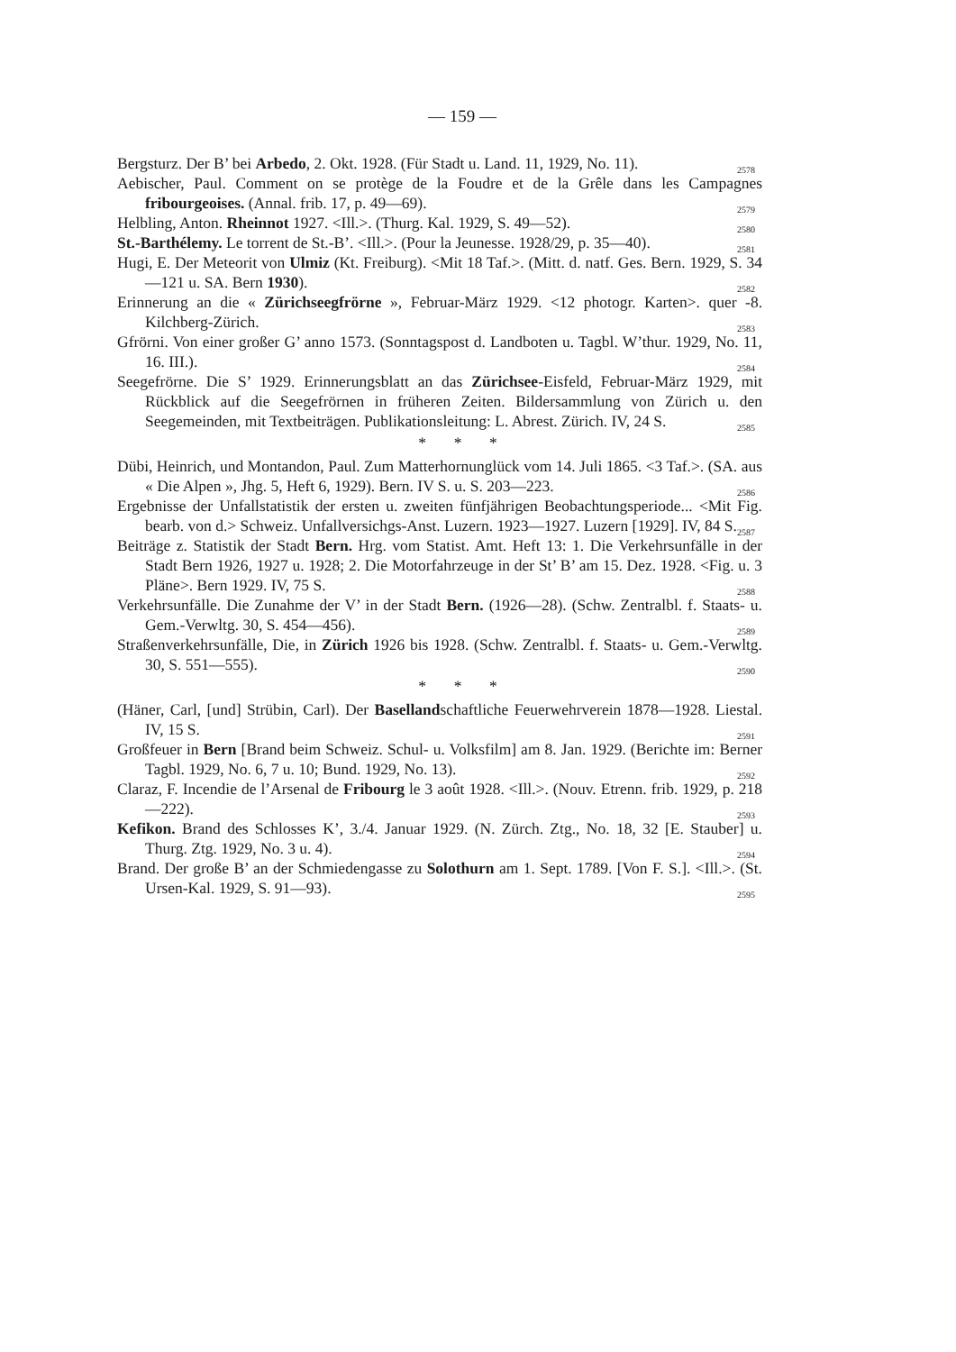— 159 —
Bergsturz. Der B’ bei Arbedo, 2. Okt. 1928. (Für Stadt u. Land. 11, 1929, No. 11). 2578
Aebischer, Paul. Comment on se protège de la Foudre et de la Grêle dans les Campagnes fribourgeoises. (Annal. frib. 17, p. 49—69). 2579
Helbling, Anton. Rheinnot 1927. <Ill.>. (Thurg. Kal. 1929, S. 49—52). 2580
St.-Barthélemy. Le torrent de St.-B’. <Ill.>. (Pour la Jeunesse. 1928/29, p. 35—40). 2581
Hugi, E. Der Meteorit von Ulmiz (Kt. Freiburg). <Mit 18 Taf.>. (Mitt. d. natf. Ges. Bern. 1929, S. 34—121 u. SA. Bern 1930). 2582
Erinnerung an die « Zürichseegfrörne », Februar-März 1929. <12 photogr. Karten>. quer -8. Kilchberg-Zürich. 2583
Gfrörni. Von einer großer G’ anno 1573. (Sonntagspost d. Landboten u. Tagbl. W’thur. 1929, No. 11, 16. III.). 2584
Seegefrörne. Die S’ 1929. Erinnerungsblatt an das Zürichsee-Eisfeld, Februar-März 1929, mit Rückblick auf die Seegefrörnen in früheren Zeiten. Bildersammlung von Zürich u. den Seegemeinden, mit Textbeiträgen. Publikationsleitung: L. Abrest. Zürich. IV, 24 S. 2585
* * *
Dübi, Heinrich, und Montandon, Paul. Zum Matterhornunglück vom 14. Juli 1865. <3 Taf.>. (SA. aus « Die Alpen », Jhg. 5, Heft 6, 1929). Bern. IV S. u. S. 203—223. 2586
Ergebnisse der Unfallstatistik der ersten u. zweiten fünfjährigen Beobachtungsperiode... <Mit Fig. bearb. von d.> Schweiz. Unfallversichgs-Anst. Luzern. 1923—1927. Luzern [1929]. IV, 84 S. 2587
Beiträge z. Statistik der Stadt Bern. Hrg. vom Statist. Amt. Heft 13: 1. Die Verkehrsunfälle in der Stadt Bern 1926, 1927 u. 1928; 2. Die Motorfahrzeuge in der St’ B’ am 15. Dez. 1928. <Fig. u. 3 Pläne>. Bern 1929. IV, 75 S. 2588
Verkehrsunfälle. Die Zunahme der V’ in der Stadt Bern. (1926—28). (Schw. Zentralbl. f. Staats- u. Gem.-Verwltg. 30, S. 454—456). 2589
Straßenverkehrsunfälle, Die, in Zürich 1926 bis 1928. (Schw. Zentralbl. f. Staats- u. Gem.-Verwltg. 30, S. 551—555). 2590
* * *
(Häner, Carl, [und] Strübin, Carl). Der Basellandschaftliche Feuerwehrverein 1878—1928. Liestal. IV, 15 S. 2591
Großfeuer in Bern [Brand beim Schweiz. Schul- u. Volksfilm] am 8. Jan. 1929. (Berichte im: Berner Tagbl. 1929, No. 6, 7 u. 10; Bund. 1929, No. 13). 2592
Claraz, F. Incendie de l’Arsenal de Fribourg le 3 août 1928. <Ill.>. (Nouv. Etrenn. frib. 1929, p. 218—222). 2593
Kefikon. Brand des Schlosses K’, 3./4. Januar 1929. (N. Zürch. Ztg., No. 18, 32 [E. Stauber] u. Thurg. Ztg. 1929, No. 3 u. 4). 2594
Brand. Der große B’ an der Schmiedengasse zu Solothurn am 1. Sept. 1789. [Von F. S.]. <Ill.>. (St. Ursen-Kal. 1929, S. 91—93). 2595